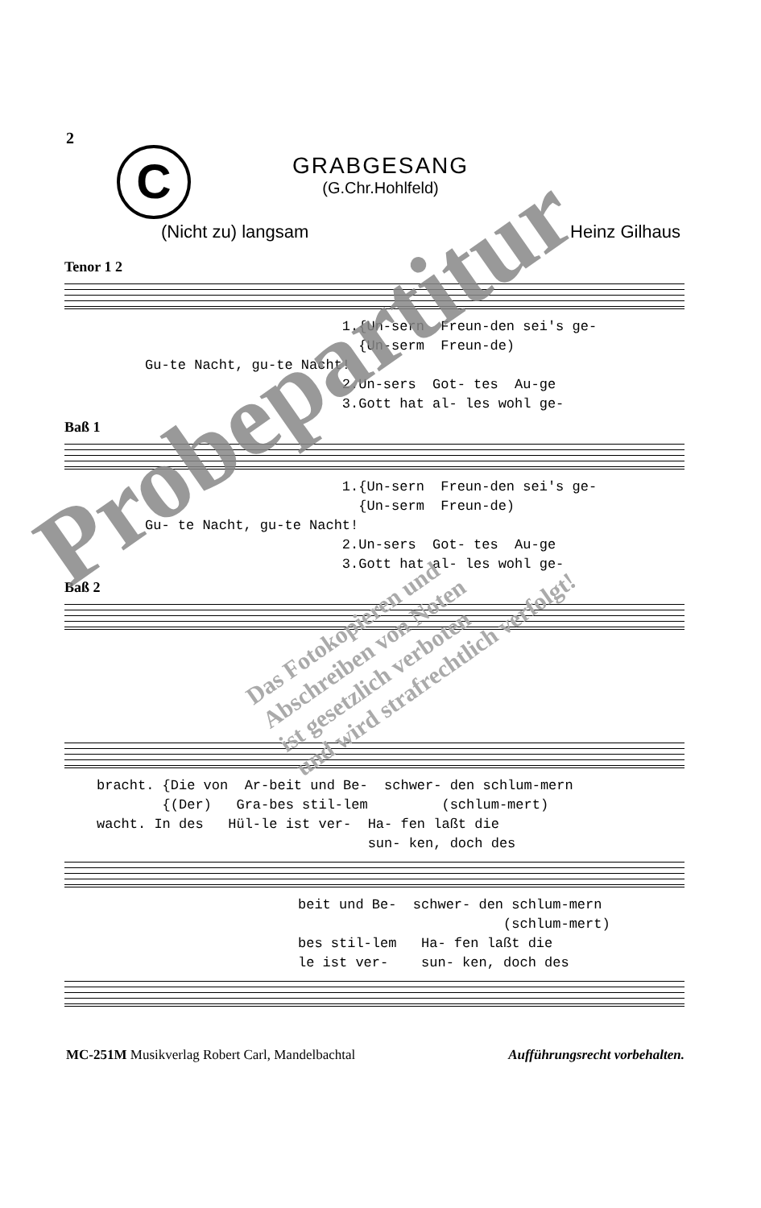2
C
GRABGESANG
(G.Chr.Hohlfeld)
(Nicht zu) langsam Heinz Gilhaus
Tenor 1 2
1.{Un-sern Freun-den sei's ge- {Un-serm Freun-de) Gu-te Nacht, gu-te Nacht! 2.Un-sers Got- tes Au-ge 3.Gott hat al- les wohl ge-
Baß 1
1.{Un-sern Freun-den sei's ge- {Un-serm Freun-de) Gu- te Nacht, gu-te Nacht! 2.Un-sers Got- tes Au-ge 3.Gott hat al- les wohl ge-
Baß 2
bracht. {Die von Ar-beit und Be- schwer- den schlum-mern {(Der) Gra-bes stil-lem (schlum-mert) wacht. In des Hül-le ist ver- Ha- fen laßt die sun- ken, doch des
beit und Be- schwer- den schlum-mern (schlum-mert) bes stil-lem Ha- fen laßt die le ist ver- sun- ken, doch des
Probepartitur
Das Fotokopieren und
Abschreiben von Noten
ist gesetzlich verboten
und wird strafrechtlich verfolgt!
MC-251M Musikverlag Robert Carl, Mandelbachtal Aufführungsrecht vorbehalten.